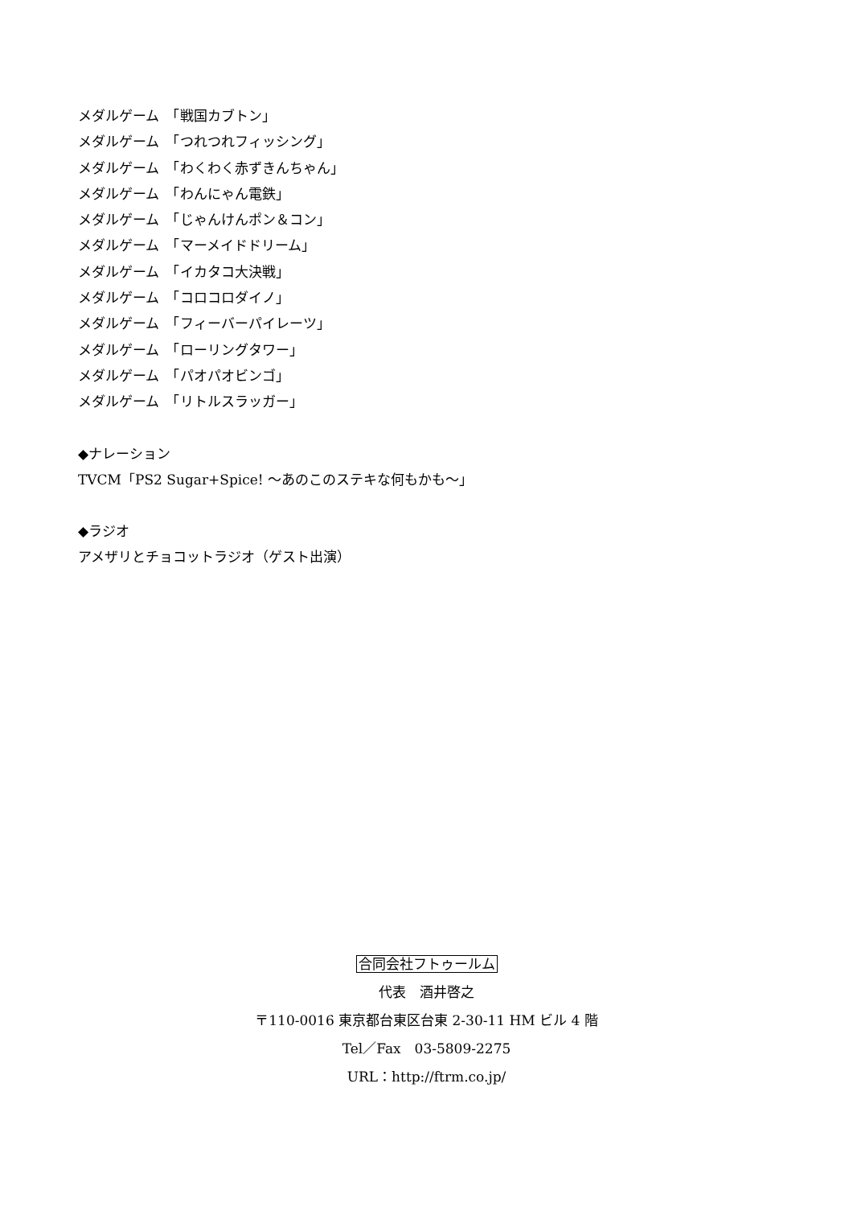メダルゲーム　「戦国カブトン」
メダルゲーム　「つれつれフィッシング」
メダルゲーム　「わくわく赤ずきんちゃん」
メダルゲーム　「わんにゃん電鉄」
メダルゲーム　「じゃんけんポン＆コン」
メダルゲーム　「マーメイドドリーム」
メダルゲーム　「イカタコ大決戦」
メダルゲーム　「コロコロダイノ」
メダルゲーム　「フィーバーパイレーツ」
メダルゲーム　「ローリングタワー」
メダルゲーム　「パオパオビンゴ」
メダルゲーム　「リトルスラッガー」
◆ナレーション
TVCM「PS2 Sugar+Spice! ～あのこのステキな何もかも～」
◆ラジオ
アメザリとチョコットラジオ（ゲスト出演）
合同会社フトゥールム
代表　酒井啓之
〒110-0016 東京都台東区台東 2-30-11 HM ビル 4 階
Tel／Fax　03-5809-2275
URL：http://ftrm.co.jp/